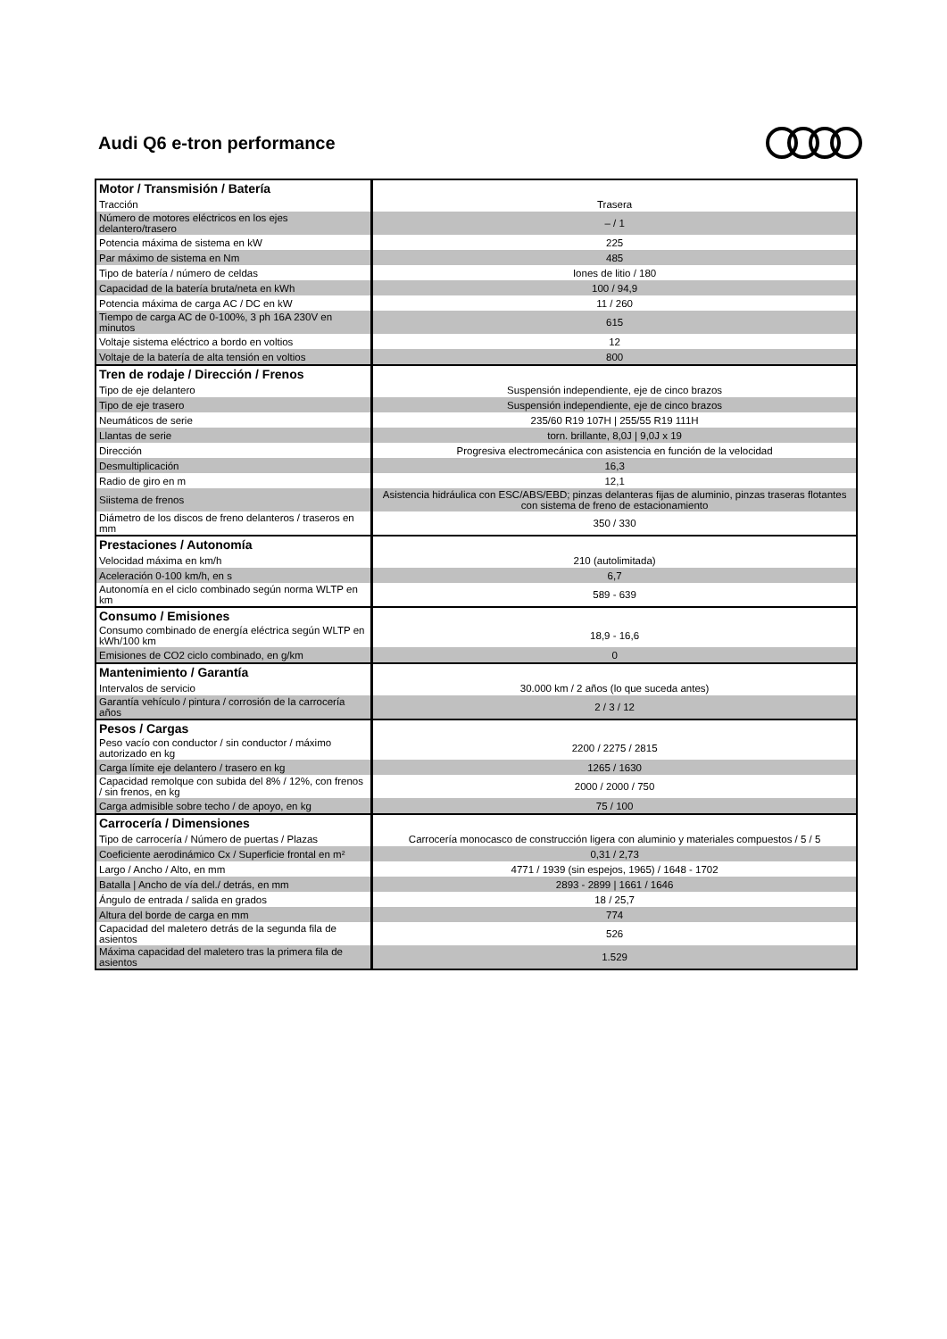Audi Q6 e-tron performance
| Motor / Transmisión / Batería | |
| Tracción | Trasera |
| Número de motores eléctricos en los ejes delantero/trasero | – / 1 |
| Potencia máxima de sistema en kW | 225 |
| Par máximo de sistema en Nm | 485 |
| Tipo de batería / número de celdas | Iones de litio / 180 |
| Capacidad de la batería bruta/neta en kWh | 100 / 94,9 |
| Potencia máxima de carga AC / DC en kW | 11 / 260 |
| Tiempo de carga AC de 0-100%, 3 ph 16A 230V en minutos | 615 |
| Voltaje sistema eléctrico a bordo en voltios | 12 |
| Voltaje de la batería de alta tensión en voltios | 800 |
| Tren de rodaje / Dirección / Frenos | |
| Tipo de eje delantero | Suspensión independiente, eje de cinco brazos |
| Tipo de eje trasero | Suspensión independiente, eje de cinco brazos |
| Neumáticos de serie | 235/60 R19 107H / 255/55 R19 111H |
| Llantas de serie | torn. brillante, 8,0J / 9,0J x 19 |
| Dirección | Progresiva electromecánica con asistencia en función de la velocidad |
| Desmultiplicación | 16,3 |
| Radio de giro en m | 12,1 |
| Siistema de frenos | Asistencia hidráulica con ESC/ABS/EBD; pinzas delanteras fijas de aluminio, pinzas traseras flotantes con sistema de freno de estacionamiento |
| Diámetro de los discos de freno delanteros / traseros en mm | 350 / 330 |
| Prestaciones / Autonomía | |
| Velocidad máxima en km/h | 210 (autolimitada) |
| Aceleración 0-100 km/h, en s | 6,7 |
| Autonomía en el ciclo combinado según norma WLTP en km | 589 - 639 |
| Consumo / Emisiones | |
| Consumo combinado de energía eléctrica según WLTP en kWh/100 km | 18,9 - 16,6 |
| Emisiones de CO2 ciclo combinado, en g/km | 0 |
| Mantenimiento / Garantía | |
| Intervalos de servicio | 30.000 km / 2 años (lo que suceda antes) |
| Garantía vehículo / pintura / corrosión de la carrocería años | 2 / 3 / 12 |
| Pesos / Cargas | |
| Peso vacío con conductor / sin conductor / máximo autorizado en kg | 2200 / 2275 / 2815 |
| Carga límite eje delantero / trasero en kg | 1265 / 1630 |
| Capacidad remolque con subida del 8% / 12%, con frenos / sin frenos, en kg | 2000 / 2000 / 750 |
| Carga admisible sobre techo / de apoyo, en kg | 75 / 100 |
| Carrocería / Dimensiones | |
| Tipo de carrocería / Número de puertas / Plazas | Carrocería monocasco de construcción ligera con aluminio y materiales compuestos / 5 / 5 |
| Coeficiente aerodinámico Cx / Superficie frontal en m² | 0,31 / 2,73 |
| Largo / Ancho / Alto, en mm | 4771 / 1939 (sin espejos, 1965) / 1648 - 1702 |
| Batalla / Ancho de vía del./ detrás, en mm | 2893 - 2899 / 1661 / 1646 |
| Ángulo de entrada / salida en grados | 18 / 25,7 |
| Altura del borde de carga en mm | 774 |
| Capacidad del maletero detrás de la segunda fila de asientos | 526 |
| Máxima capacidad del maletero tras la primera fila de asientos | 1.529 |